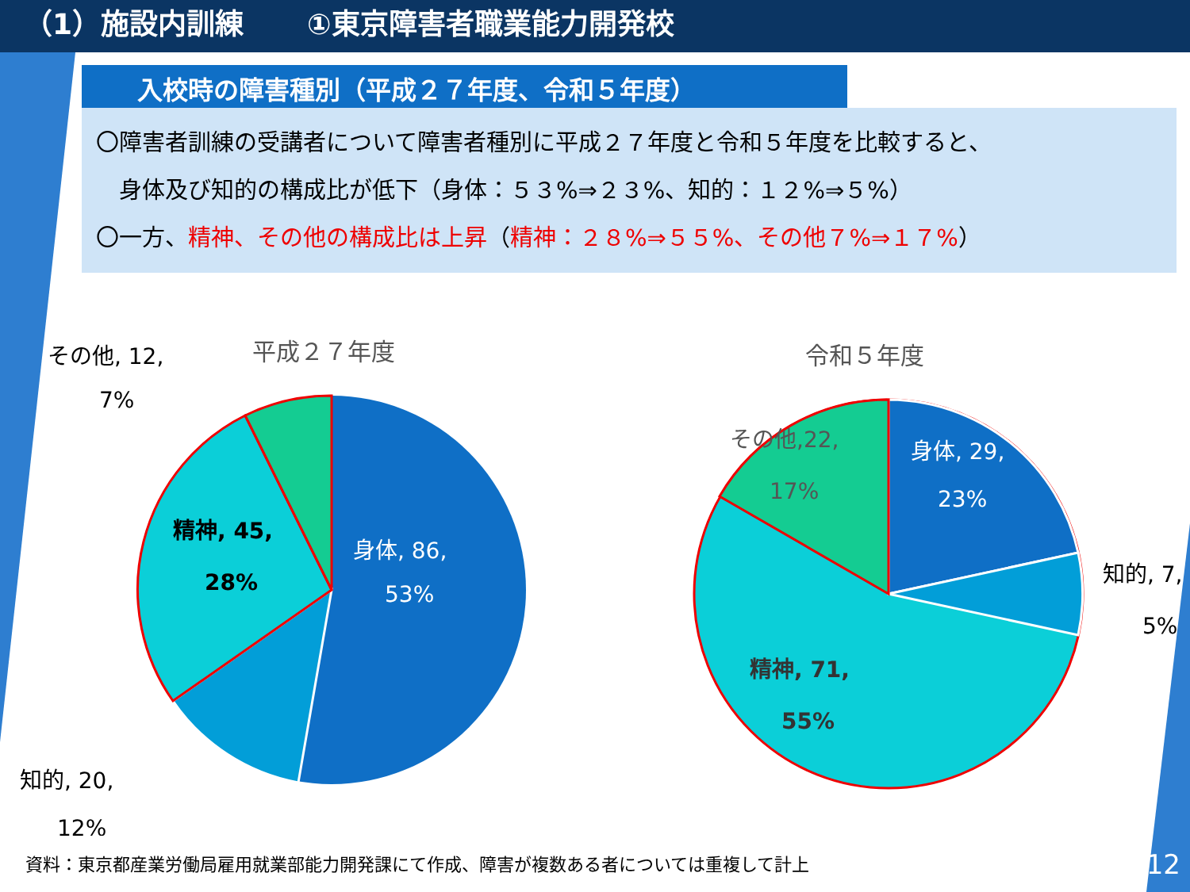（1）施設内訓練 ①東京障害者職業能力開発校
入校時の障害種別（平成２７年度、令和５年度）
〇障害者訓練の受講者について障害者種別に平成２７年度と令和５年度を比較すると、
　身体及び知的の構成比が低下（身体：５３%⇒２３%、知的：１２%⇒５%）
〇一方、精神、その他の構成比は上昇（精神：２８%⇒５５%、その他７%⇒１７%）
平成２７年度
身体, 86,
53%
精神, 45,
28%
その他, 12,
7%
知的, 20,
12%
令和５年度
身体, 29,
23%
その他,22,
17%
知的, 7,
5%
精神, 71,
55%
資料：東京都産業労働局雇用就業部能力開発課にて作成、障害が複数ある者については重複して計上
12